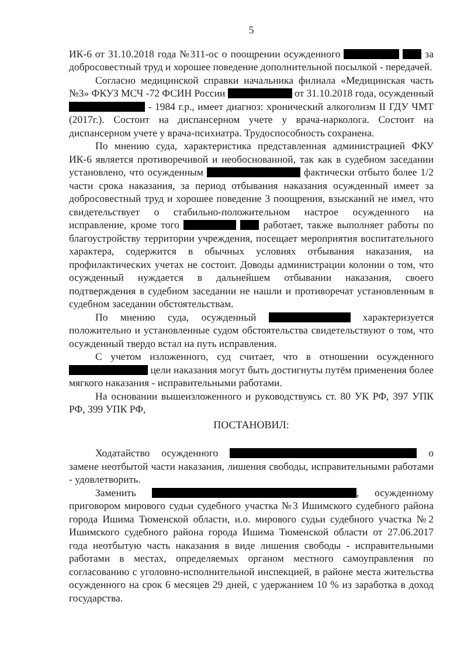5
ИК-6 от 31.10.2018 года №311-ос о поощрении осужденного за добросовестный труд и хорошее поведение дополнительной посылкой - передачей.
Согласно медицинской справки начальника филиала «Медицинская часть №3» ФКУЗ МСЧ -72 ФСИН России от 31.10.2018 года, осужденный - 1984 г.р., имеет диагноз: хронический алкоголизм II ГДУ ЧМТ (2017г.). Состоит на диспансерном учете у врача-нарколога. Состоит на диспансерном учете у врача-психиатра. Трудоспособность сохранена.
По мнению суда, характеристика представленная администрацией ФКУ ИК-6 является противоречивой и необоснованной, так как в судебном заседании установлено, что осужденным фактически отбыто более 1/2 части срока наказания, за период отбывания наказания осужденный имеет за добросовестный труд и хорошее поведение 3 поощрения, взысканий не имел, что свидетельствует о стабильно-положительном настрое осужденного на исправление, кроме того работает, также выполняет работы по благоустройству территории учреждения, посещает мероприятия воспитательного характера, содержится в обычных условиях отбывания наказания, на профилактических учетах не состоит. Доводы администрации колонии о том, что осужденный нуждается в дальнейшем отбывании наказания, своего подтверждения в судебном заседании не нашли и противоречат установленным в судебном заседании обстоятельствам.
По мнению суда, осужденный характеризуется положительно и установленные судом обстоятельства свидетельствуют о том, что осужденный твердо встал на путь исправления.
С учетом изложенного, суд считает, что в отношении осужденного цели наказания могут быть достигнуты путём применения более мягкого наказания - исправительными работами.
На основании вышеизложенного и руководствуясь ст. 80 УК РФ, 397 УПК РФ, 399 УПК РФ,
ПОСТАНОВИЛ:
Ходатайство осужденного о замене неотбытой части наказания, лишения свободы, исправительными работами - удовлетворить.
Заменить , осужденному приговором мирового судьи судебного участка №3 Ишимского судебного района города Ишима Тюменской области, и.о. мирового судьи судебного участка №2 Ишимского судебного района города Ишима Тюменской области от 27.06.2017 года неотбытую часть наказания в виде лишения свободы - исправительными работами в местах, определяемых органом местного самоуправления по согласованию с уголовно-исполнительной инспекцией, в районе места жительства осужденного на срок 6 месяцев 29 дней, с удержанием 10 % из заработка в доход государства.